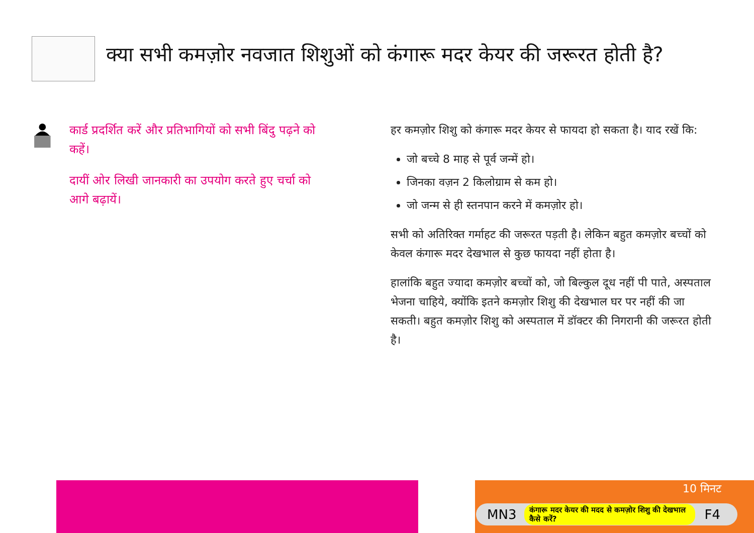क्या सभी कमज़ोर नवजात शिशुओं को कंगारू मदर केयर की जरूरत होती है?
कार्ड प्रदर्शित करें और प्रतिभागियों को सभी बिंदु पढ़ने को कहें।
दायीं ओर लिखी जानकारी का उपयोग करते हुए चर्चा को आगे बढ़ायें।
हर कमज़ोर शिशु को कंगारू मदर केयर से फायदा हो सकता है। याद रखें कि:
जो बच्चे 8 माह से पूर्व जन्में हो।
जिनका वज़न 2 किलोग्राम से कम हो।
जो जन्म से ही स्तनपान करने में कमज़ोर हो।
सभी को अतिरिक्त गर्माहट की जरूरत पड़ती है। लेकिन बहुत कमज़ोर बच्चों को केवल कंगारू मदर देखभाल से कुछ फायदा नहीं होता है।
हालांकि बहुत ज्यादा कमज़ोर बच्चों को, जो बिल्कुल दूध नहीं पी पाते, अस्पताल भेजना चाहिये, क्योंकि इतने कमज़ोर शिशु की देखभाल घर पर नहीं की जा सकती। बहुत कमज़ोर शिशु को अस्पताल में डॉक्टर की निगरानी की जरूरत होती है।
10 मिनट
MN3 कंगारू मदर केयर की मदद से कमज़ोर शिशु की देखभाल कैसे करें? F4